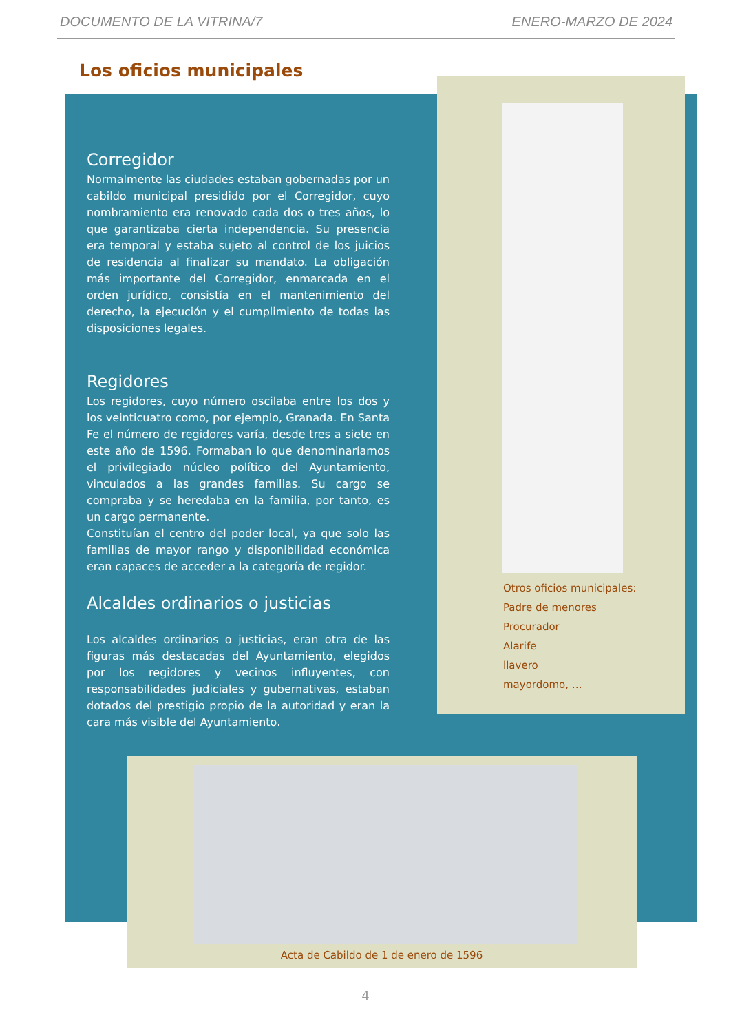DOCUMENTO DE LA VITRINA/7 ENERO-MARZO DE 2024
Los oficios municipales
Corregidor
Normalmente las ciudades estaban gobernadas por un cabildo municipal presidido por el Corregidor, cuyo nombramiento era renovado cada dos o tres años, lo que garantizaba cierta independencia. Su presencia era temporal y estaba sujeto al control de los juicios de residencia al finalizar su mandato. La obligación más importante del Corregidor, enmarcada en el orden jurídico, consistía en el mantenimiento del derecho, la ejecución y el cumplimiento de todas las disposiciones legales.
Regidores
Los regidores, cuyo número oscilaba entre los dos y los veinticuatro como, por ejemplo, Granada. En Santa Fe el número de regidores varía, desde tres a siete en este año de 1596. Formaban lo que denominaríamos el privilegiado núcleo político del Ayuntamiento, vinculados a las grandes familias. Su cargo se compraba y se heredaba en la familia, por tanto, es un cargo permanente.
Constituían el centro del poder local, ya que solo las familias de mayor rango y disponibilidad económica eran capaces de acceder a la categoría de regidor.
Alcaldes ordinarios o justicias
Los alcaldes ordinarios o justicias, eran otra de las figuras más destacadas del Ayuntamiento, elegidos por los regidores y vecinos influyentes, con responsabilidades judiciales y gubernativas, estaban dotados del prestigio propio de la autoridad y eran la cara más visible del Ayuntamiento.
Otros oficios municipales:
Padre de menores
Procurador
Alarife
llavero
mayordomo, …
Acta de Cabildo de 1 de enero de 1596
4